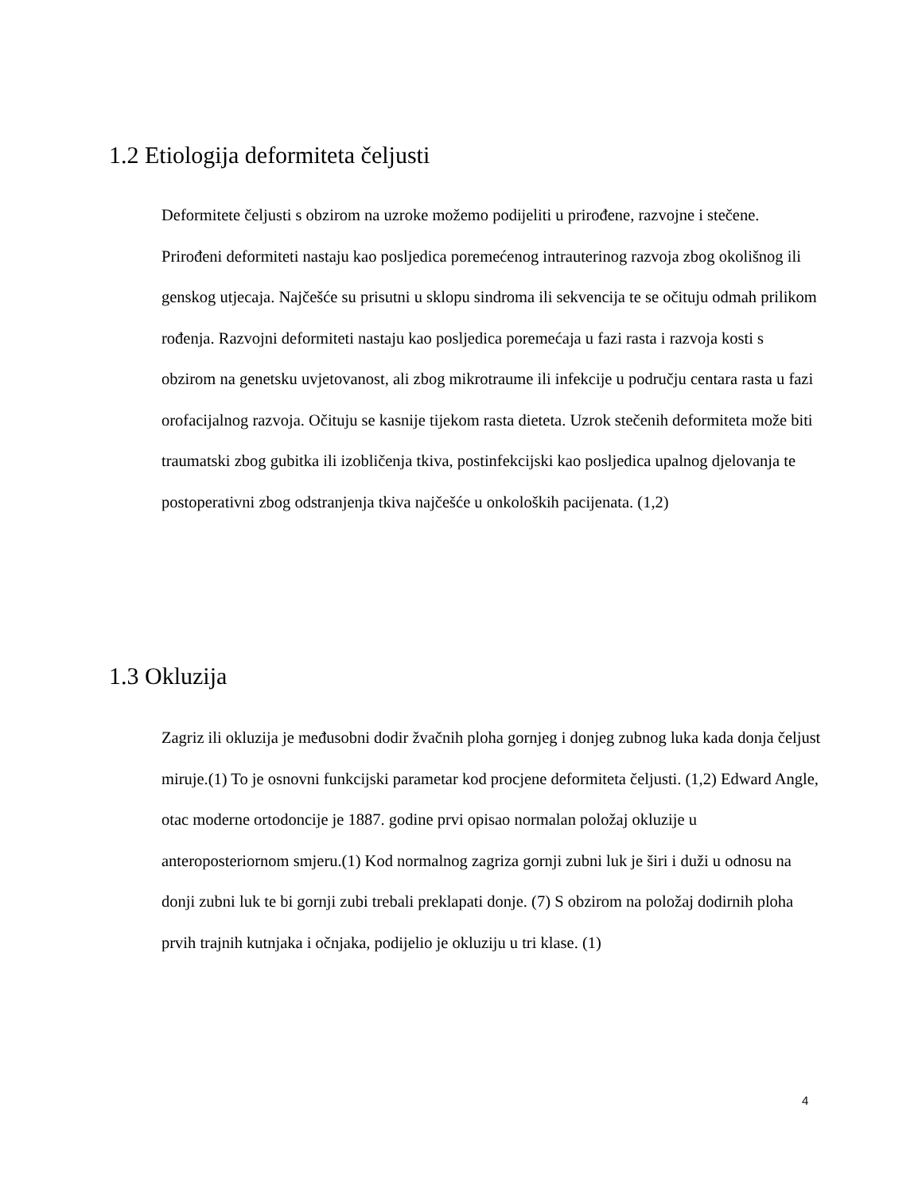1.2 Etiologija deformiteta čeljusti
Deformitete čeljusti s obzirom na uzroke možemo podijeliti u prirođene, razvojne i stečene. Prirođeni deformiteti nastaju kao posljedica poremećenog intrauterinog razvoja zbog okolišnog ili genskog utjecaja. Najčešće su prisutni u sklopu sindroma ili sekvencija te se očituju odmah prilikom rođenja. Razvojni deformiteti nastaju kao posljedica poremećaja u fazi rasta i razvoja kosti s obzirom na genetsku uvjetovanost, ali zbog mikrotraume ili infekcije u području centara rasta u fazi orofacijalnog razvoja. Očituju se kasnije tijekom rasta dieteta. Uzrok stečenih deformiteta može biti traumatski zbog gubitka ili izobličenja tkiva, postinfekcijski kao posljedica upalnog djelovanja te postoperativni zbog odstranjenja tkiva najčešće u onkoloških pacijenata. (1,2)
1.3 Okluzija
Zagriz ili okluzija je međusobni dodir žvačnih ploha gornjeg i donjeg zubnog luka kada donja čeljust miruje.(1) To je osnovni funkcijski parametar kod procjene deformiteta čeljusti. (1,2) Edward Angle, otac moderne ortodoncije je 1887. godine prvi opisao normalan položaj okluzije u anteroposteriornom smjeru.(1) Kod normalnog zagriza gornji zubni luk je širi i duži u odnosu na donji zubni luk te bi gornji zubi trebali preklapati donje. (7) S obzirom na položaj dodirnih ploha prvih trajnih kutnjaka i očnjaka, podijelio je okluziju u tri klase. (1)
4